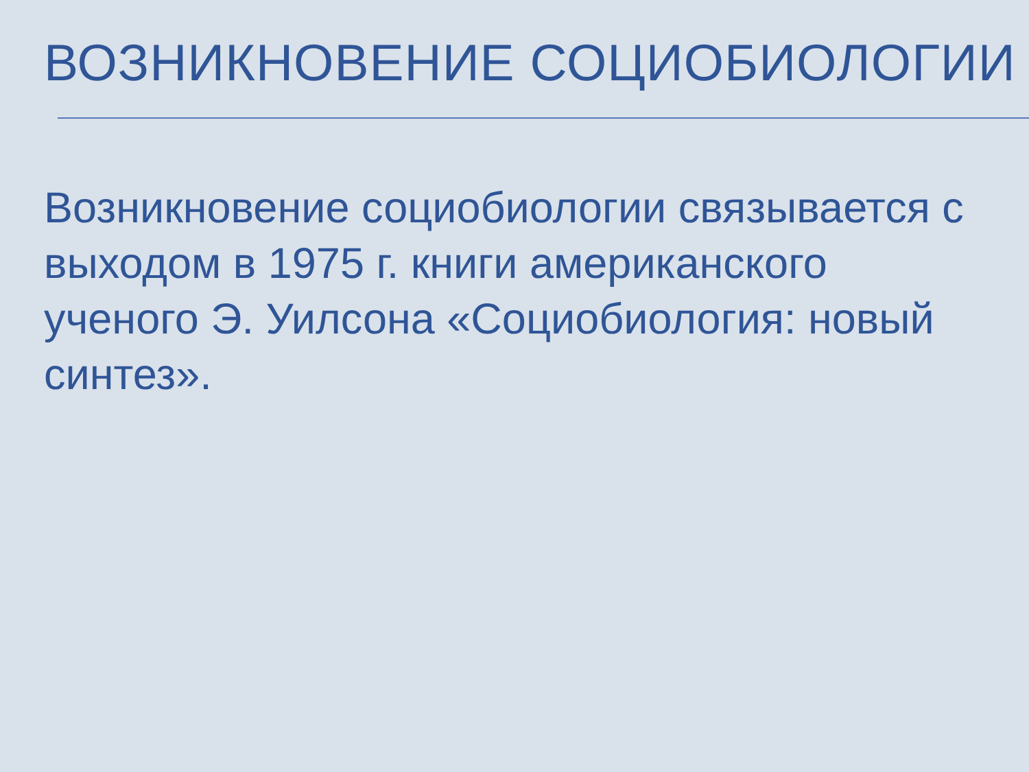ВОЗНИКНОВЕНИЕ СОЦИОБИОЛОГИИ
Возникновение социобиологии связывается с выходом в 1975 г. книги американского ученого Э. Уилсона «Социобиология: новый синтез».